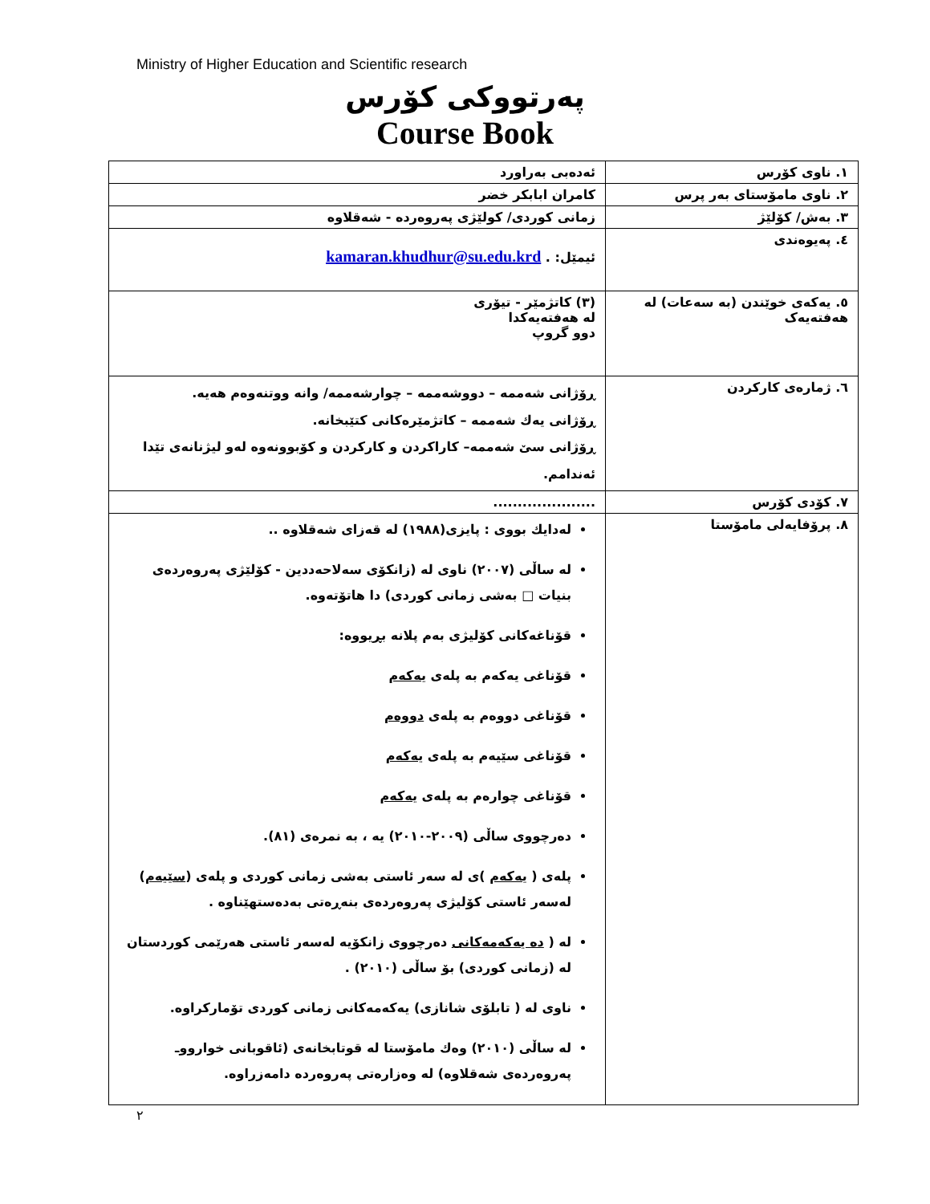Ministry of Higher Education and Scientific research
پەرتووکی کۆرس
Course Book
| ١. ناوی کۆرس | ئەدەبی بەراورد |
| ٢. ناوی مامۆستای بەر پرس | کامران ابابکر خضر |
| ٣. بەش/ کۆلێژ | زمانی کوردی/ کولێژی پەروەردە - شەقلاوە |
| ٤. پەیوەندی | ئیمێل: . kamaran.khudhur@su.edu.krd |
| ٥. یەکەی خوێندن (بە سەعات) لە هەفتەیەک | (٣) کاتژمێر - تیۆری لە هەفتەیەکدا دوو گروپ |
| ٦. ژمارەی کارکردن | ڕۆژانی شەممە – دووشەممە – چوارشەممە/ وانە ووتنەوەم هەیە. ڕۆژانی یەك شەممە – کاتژمێرەکانی کتێبخانە. ڕۆژانی سێ شەممە– کاراکردن و کارکردن و کۆبوونەوە لەو لیژنانەی تێدا ئەندامم. |
| ٧. کۆدی کۆرس | ..................... |
| ٨. پرۆفایەلی مامۆستا | لەدایك بووی : پایزی(١٩٨٨) لە قەزای شەقلاوە .. لە ساڵی (٢٠٠٧) ناوی لە (زانکۆی سەلاحەددین - کۆلێژی پەروەردەی بنیات □ بەشی زمانی کوردی) دا هاتۆتەوە. قۆناغەکانی کۆلیژی بەم پلانە بڕیووە: قۆناغی یەکەم بە پلەی یەکەم قۆناغی دووەم بە پلەی دووەم قۆناغی سێیەم بە پلەی یەکەم قۆناغی چوارەم بە پلەی یەکەم دەرچووی ساڵی (٢٠٠٩-٢٠١٠) یە ، بە نمرەی (٨١). پلەی ( یەکەم )ی لە سەر ئاستی بەشی زمانی کوردی و پلەی ( سێیەم ) لەسەر ئاستی کۆلیژی پەروەردەی بنەڕەتی بەدەستهێناوە . لە ( دە یەکەمەکانی دەرچووی زانکۆیە لەسەر ئاستی هەرێمی کوردستان لە (زمانی کوردی) بۆ ساڵی (٢٠١٠) . ناوی لە ( تابلۆی شانازی) یەکەمەکانی زمانی کوردی تۆمارکراوە. لە ساڵی (٢٠١٠) وەك مامۆستا لە قوتابخانەی (ئاقوبانی خوارووـ پەروەردەی شەقلاوە) لە وەزارەتی پەروەردە دامەزراوە. |
٢